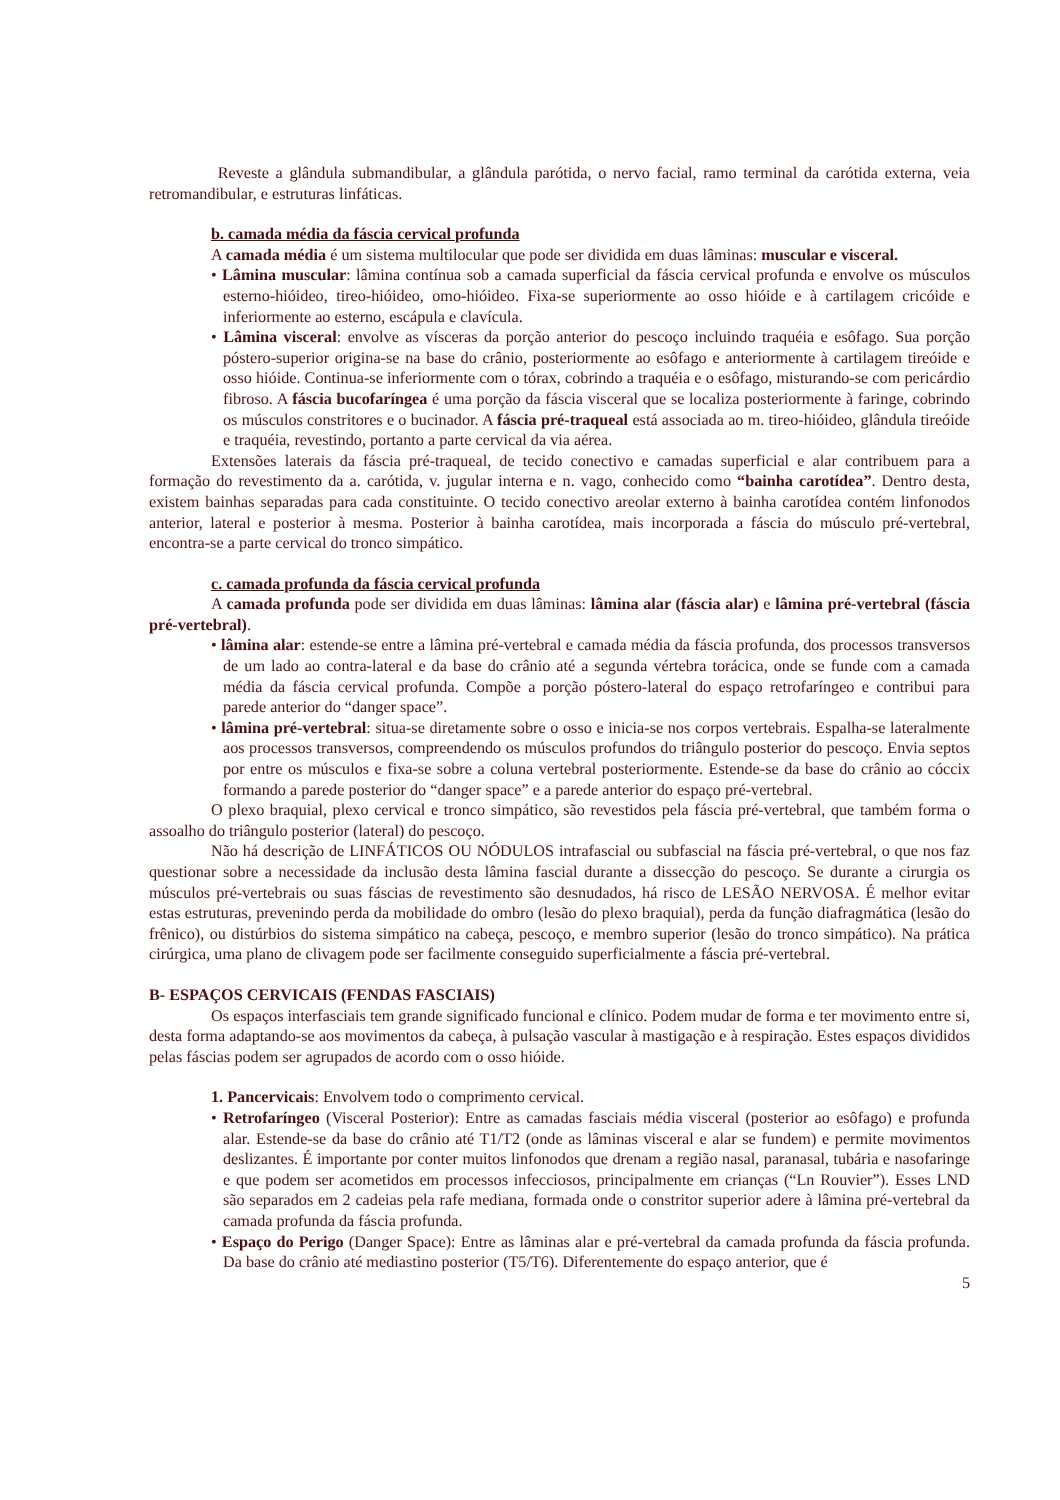Reveste a glândula submandibular, a glândula parótida, o nervo facial, ramo terminal da carótida externa, veia retromandibular, e estruturas linfáticas.
b. camada média da fáscia cervical profunda
A camada média é um sistema multilocular que pode ser dividida em duas lâminas: muscular e visceral.
• Lâmina muscular: lâmina contínua sob a camada superficial da fáscia cervical profunda e envolve os músculos esterno-hióideo, tireo-hióideo, omo-hióideo. Fixa-se superiormente ao osso hióide e à cartilagem cricóide e inferiormente ao esterno, escápula e clavícula.
• Lâmina visceral: envolve as vísceras da porção anterior do pescoço incluindo traquéia e esôfago. Sua porção póstero-superior origina-se na base do crânio, posteriormente ao esôfago e anteriormente à cartilagem tireóide e osso hióide. Continua-se inferiormente com o tórax, cobrindo a traquéia e o esôfago, misturando-se com pericárdio fibroso. A fáscia bucofaríngea é uma porção da fáscia visceral que se localiza posteriormente à faringe, cobrindo os músculos constritores e o bucinador. A fáscia pré-traqueal está associada ao m. tireo-hióideo, glândula tireóide e traquéia, revestindo, portanto a parte cervical da via aérea.
Extensões laterais da fáscia pré-traqueal, de tecido conectivo e camadas superficial e alar contribuem para a formação do revestimento da a. carótida, v. jugular interna e n. vago, conhecido como “bainha carotídea”. Dentro desta, existem bainhas separadas para cada constituinte. O tecido conectivo areolar externo à bainha carotídea contém linfonodos anterior, lateral e posterior à mesma. Posterior à bainha carotídea, mais incorporada a fáscia do músculo pré-vertebral, encontra-se a parte cervical do tronco simpático.
c. camada profunda da fáscia cervical profunda
A camada profunda pode ser dividida em duas lâminas: lâmina alar (fáscia alar) e lâmina pré-vertebral (fáscia pré-vertebral).
• lâmina alar: estende-se entre a lâmina pré-vertebral e camada média da fáscia profunda, dos processos transversos de um lado ao contra-lateral e da base do crânio até a segunda vértebra torácica, onde se funde com a camada média da fáscia cervical profunda. Compõe a porção póstero-lateral do espaço retrofaríngeo e contribui para parede anterior do “danger space”.
• lâmina pré-vertebral: situa-se diretamente sobre o osso e inicia-se nos corpos vertebrais. Espalha-se lateralmente aos processos transversos, compreendendo os músculos profundos do triângulo posterior do pescoço. Envia septos por entre os músculos e fixa-se sobre a coluna vertebral posteriormente. Estende-se da base do crânio ao cóccix formando a parede posterior do “danger space” e a parede anterior do espaço pré-vertebral.
O plexo braquial, plexo cervical e tronco simpático, são revestidos pela fáscia pré-vertebral, que também forma o assoalho do triângulo posterior (lateral) do pescoço.
Não há descrição de LINFÁTICOS OU NÓDULOS intrafascial ou subfascial na fáscia pré-vertebral, o que nos faz questionar sobre a necessidade da inclusão desta lâmina fascial durante a dissecção do pescoço. Se durante a cirurgia os músculos pré-vertebrais ou suas fáscias de revestimento são desnudados, há risco de LESÃO NERVOSA. É melhor evitar estas estruturas, prevenindo perda da mobilidade do ombro (lesão do plexo braquial), perda da função diafragmática (lesão do frênico), ou distúrbios do sistema simpático na cabeça, pescoço, e membro superior (lesão do tronco simpático). Na prática cirúrgica, uma plano de clivagem pode ser facilmente conseguido superficialmente a fáscia pré-vertebral.
B- ESPAÇOS CERVICAIS (FENDAS FASCIAIS)
Os espaços interfasciais tem grande significado funcional e clínico. Podem mudar de forma e ter movimento entre si, desta forma adaptando-se aos movimentos da cabeça, à pulsação vascular à mastigação e à respiração. Estes espaços divididos pelas fáscias podem ser agrupados de acordo com o osso hióide.
1. Pancervicais: Envolvem todo o comprimento cervical.
• Retrofaríngeo (Visceral Posterior): Entre as camadas fasciais média visceral (posterior ao esôfago) e profunda alar. Estende-se da base do crânio até T1/T2 (onde as lâminas visceral e alar se fundem) e permite movimentos deslizantes. É importante por conter muitos linfonodos que drenam a região nasal, paranasal, tubária e nasofaringe e que podem ser acometidos em processos infecciosos, principalmente em crianças (“Ln Rouvier”). Esses LND são separados em 2 cadeias pela rafe mediana, formada onde o constritor superior adere à lâmina pré-vertebral da camada profunda da fáscia profunda.
• Espaço do Perigo (Danger Space): Entre as lâminas alar e pré-vertebral da camada profunda da fáscia profunda. Da base do crânio até mediastino posterior (T5/T6). Diferentemente do espaço anterior, que é
5